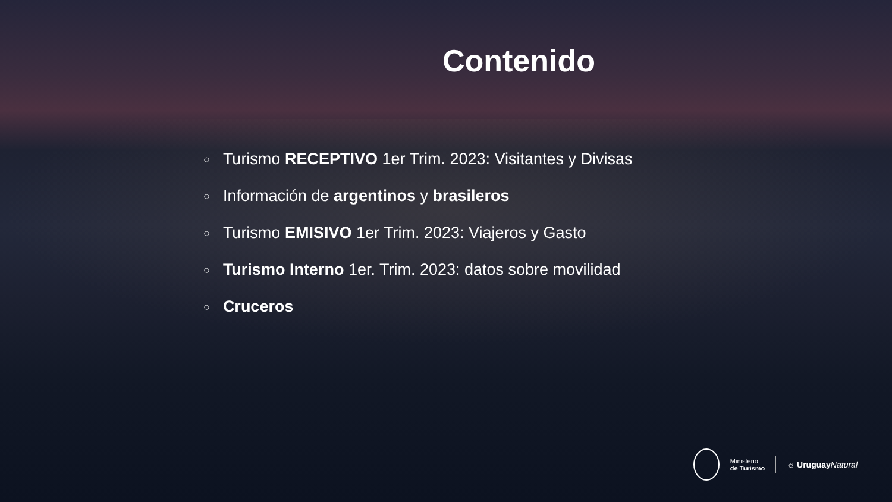Contenido
○ Turismo RECEPTIVO 1er Trim. 2023: Visitantes y Divisas
○ Información de argentinos y brasileros
○ Turismo EMISIVO 1er Trim. 2023: Viajeros y Gasto
○ Turismo Interno 1er. Trim. 2023: datos sobre movilidad
○ Cruceros
Ministerio
de Turismo
☼ Uruguay Natural